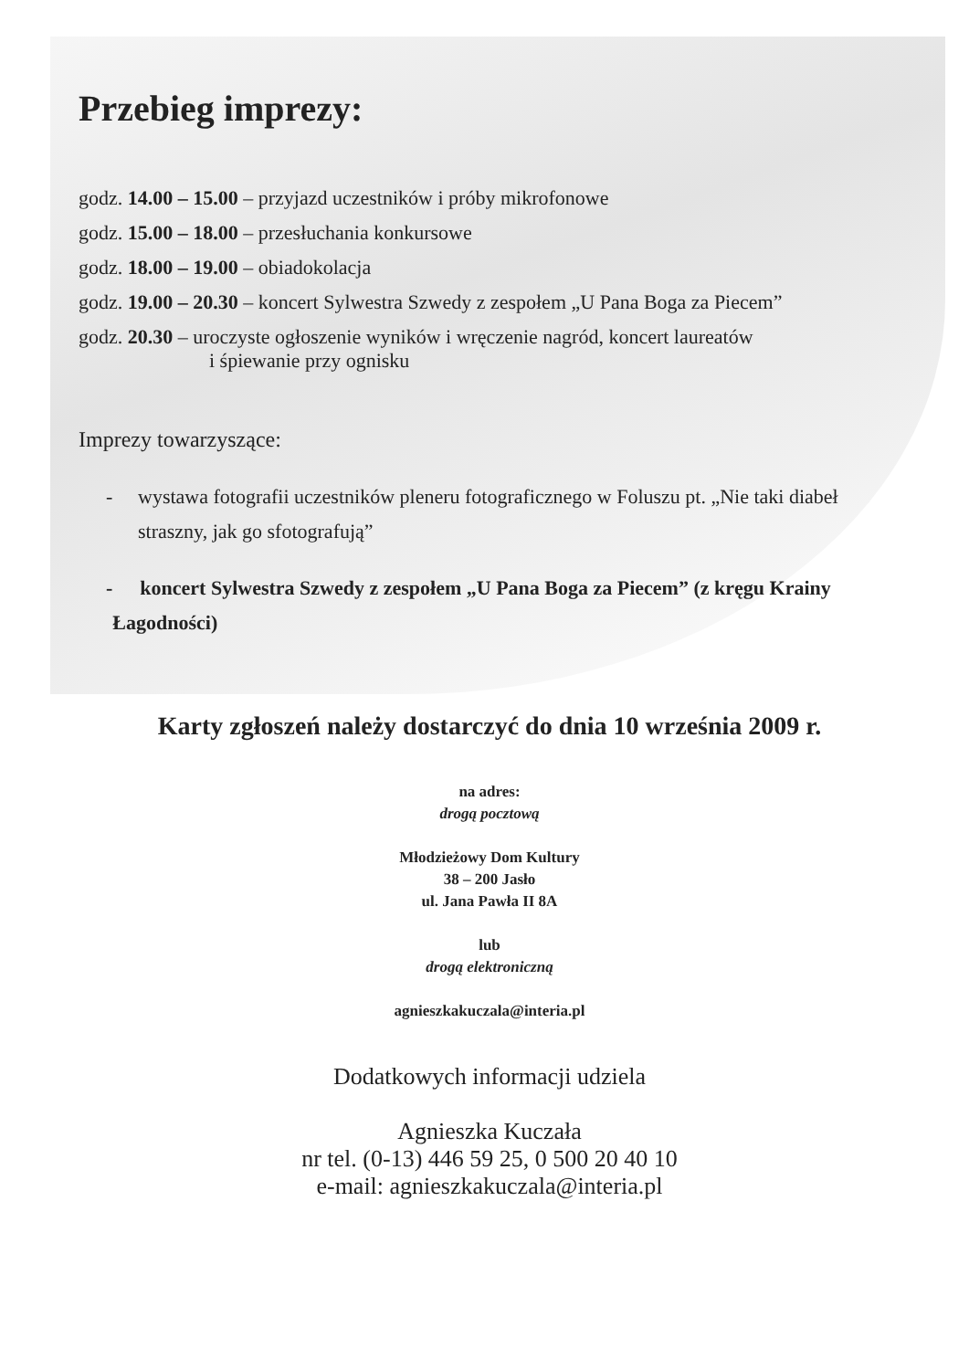Przebieg imprezy:
godz. 14.00 – 15.00 – przyjazd uczestników i próby mikrofonowe
godz. 15.00 – 18.00 – przesłuchania konkursowe
godz. 18.00 – 19.00 – obiadokolacja
godz. 19.00 – 20.30 – koncert Sylwestra Szwedy z zespołem „U Pana Boga za Piecem”
godz. 20.30 – uroczyste ogłoszenie wyników i wręczenie nagród, koncert laureatów
i śpiewanie przy ognisku
Imprezy towarzyszące:
- wystawa fotografii uczestników pleneru fotograficznego w Foluszu pt. „Nie taki diabeł straszny, jak go sfotografują”
- koncert Sylwestra Szwedy z zespołem „U Pana Boga za Piecem” (z kręgu Krainy Łagodności)
Karty zgłoszeń należy dostarczyć do dnia 10 września 2009 r.
na adres:
drogą pocztową
Młodzieżowy Dom Kultury
38 – 200 Jasło
ul. Jana Pawła II 8A
lub
drogą elektroniczną
agnieszkakuczala@interia.pl
Dodatkowych informacji udziela
Agnieszka Kuczała
nr tel. (0-13) 446 59 25, 0 500 20 40 10
e-mail: agnieszkakuczala@interia.pl